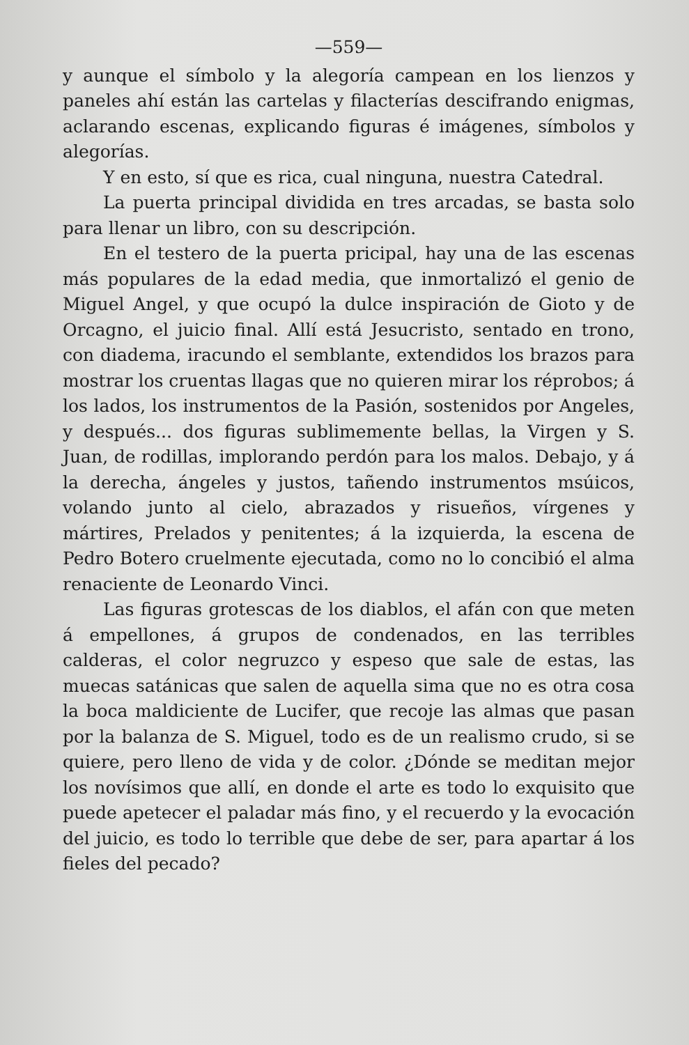—559—
y aunque el símbolo y la alegoría campean en los lienzos y paneles ahí están las cartelas y filacterías descifrando enigmas, aclarando escenas, explicando figuras é imágenes, símbolos y alegorías.
Y en esto, sí que es rica, cual ninguna, nuestra Catedral.
La puerta principal dividida en tres arcadas, se basta solo para llenar un libro, con su descripción.
En el testero de la puerta pricipal, hay una de las escenas más populares de la edad media, que inmortalizó el genio de Miguel Angel, y que ocupó la dulce inspiración de Gioto y de Orcagno, el juicio final. Allí está Jesucristo, sentado en trono, con diadema, iracundo el semblante, extendidos los brazos para mostrar los cruentas llagas que no quieren mirar los réprobos; á los lados, los instrumentos de la Pasión, sostenidos por Angeles, y después... dos figuras sublimemente bellas, la Virgen y S. Juan, de rodillas, implorando perdón para los malos. Debajo, y á la derecha, ángeles y justos, tañendo instrumentos msúicos, volando junto al cielo, abrazados y risueños, vírgenes y mártires, Prelados y penitentes; á la izquierda, la escena de Pedro Botero cruelmente ejecutada, como no lo concibió el alma renaciente de Leonardo Vinci.
Las figuras grotescas de los diablos, el afán con que meten á empellones, á grupos de condenados, en las terribles calderas, el color negruzco y espeso que sale de estas, las muecas satánicas que salen de aquella sima que no es otra cosa la boca maldiciente de Lucifer, que recoje las almas que pasan por la balanza de S. Miguel, todo es de un realismo crudo, si se quiere, pero lleno de vida y de color. ¿Dónde se meditan mejor los novísimos que allí, en donde el arte es todo lo exquisito que puede apetecer el paladar más fino, y el recuerdo y la evocación del juicio, es todo lo terrible que debe de ser, para apartar á los fieles del pecado?